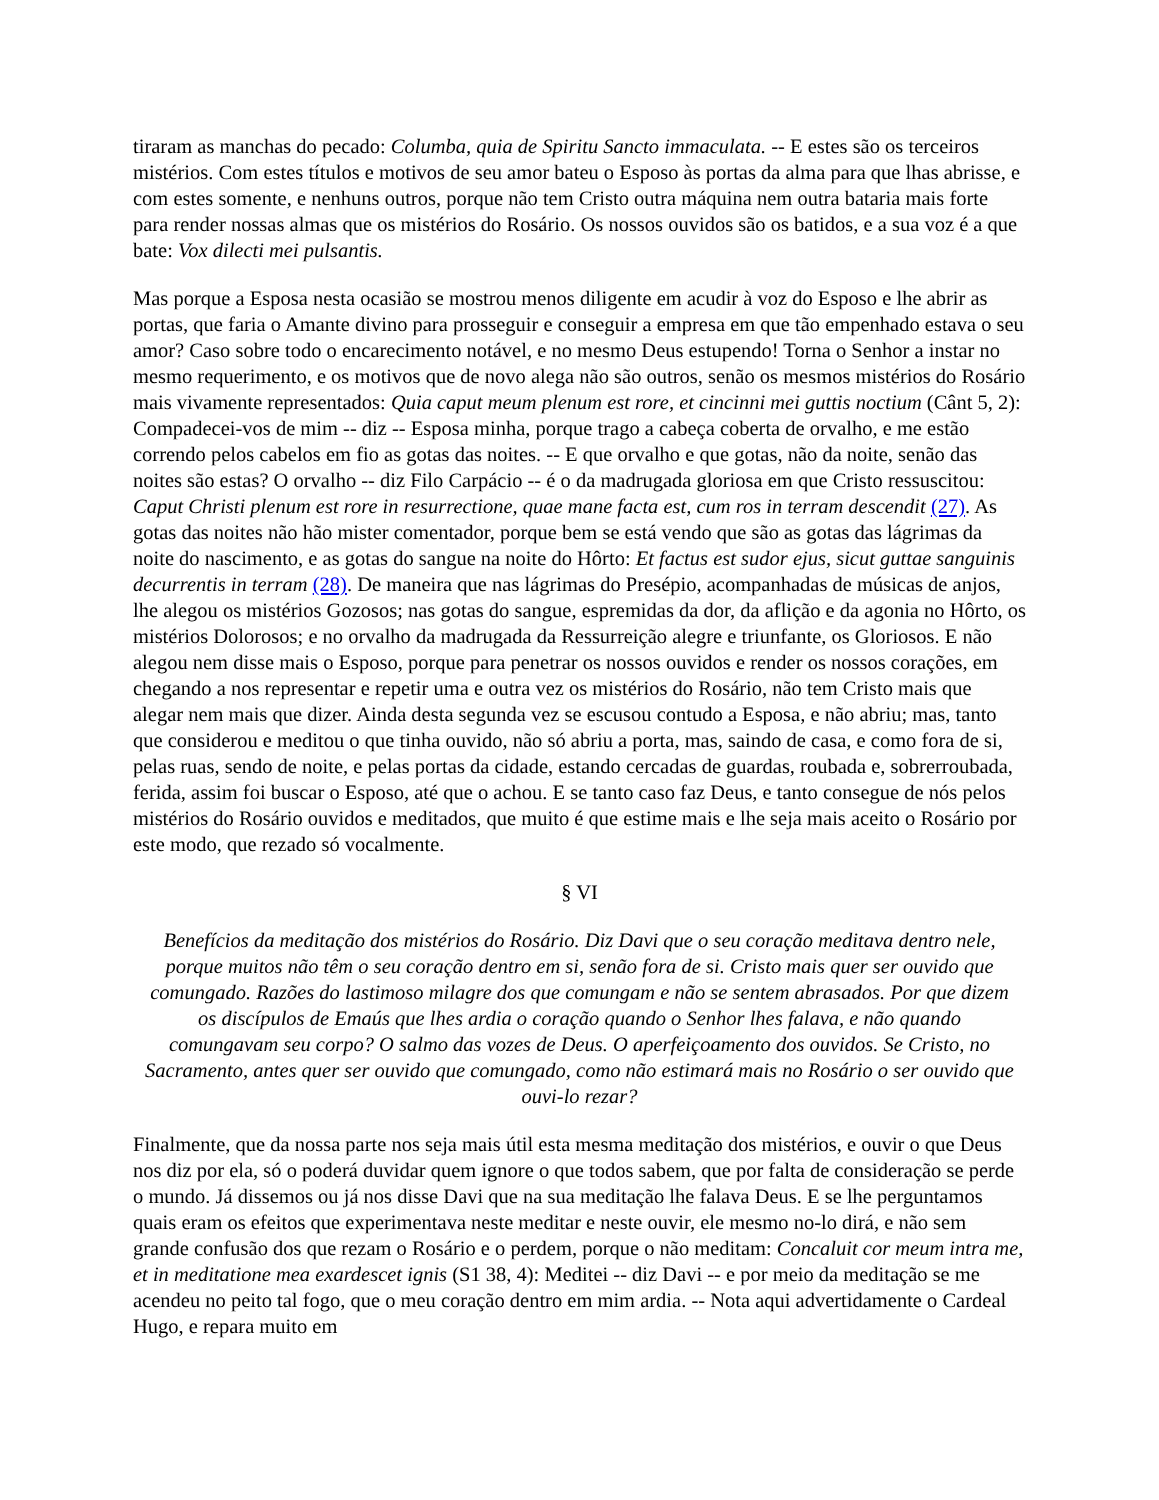tiraram as manchas do pecado: Columba, quia de Spiritu Sancto immaculata. -- E estes são os terceiros mistérios. Com estes títulos e motivos de seu amor bateu o Esposo às portas da alma para que lhas abrisse, e com estes somente, e nenhuns outros, porque não tem Cristo outra máquina nem outra bataria mais forte para render nossas almas que os mistérios do Rosário. Os nossos ouvidos são os batidos, e a sua voz é a que bate: Vox dilecti mei pulsantis.
Mas porque a Esposa nesta ocasião se mostrou menos diligente em acudir à voz do Esposo e lhe abrir as portas, que faria o Amante divino para prosseguir e conseguir a empresa em que tão empenhado estava o seu amor? Caso sobre todo o encarecimento notável, e no mesmo Deus estupendo! Torna o Senhor a instar no mesmo requerimento, e os motivos que de novo alega não são outros, senão os mesmos mistérios do Rosário mais vivamente representados: Quia caput meum plenum est rore, et cincinni mei guttis noctium (Cânt 5, 2): Compadecei-vos de mim -- diz -- Esposa minha, porque trago a cabeça coberta de orvalho, e me estão correndo pelos cabelos em fio as gotas das noites. -- E que orvalho e que gotas, não da noite, senão das noites são estas? O orvalho -- diz Filo Carpácio -- é o da madrugada gloriosa em que Cristo ressuscitou: Caput Christi plenum est rore in resurrectione, quae mane facta est, cum ros in terram descendit (27). As gotas das noites não hão mister comentador, porque bem se está vendo que são as gotas das lágrimas da noite do nascimento, e as gotas do sangue na noite do Hôrto: Et factus est sudor ejus, sicut guttae sanguinis decurrentis in terram (28). De maneira que nas lágrimas do Presépio, acompanhadas de músicas de anjos, lhe alegou os mistérios Gozosos; nas gotas do sangue, espremidas da dor, da aflição e da agonia no Hôrto, os mistérios Dolorosos; e no orvalho da madrugada da Ressurreição alegre e triunfante, os Gloriosos. E não alegou nem disse mais o Esposo, porque para penetrar os nossos ouvidos e render os nossos corações, em chegando a nos representar e repetir uma e outra vez os mistérios do Rosário, não tem Cristo mais que alegar nem mais que dizer. Ainda desta segunda vez se escusou contudo a Esposa, e não abriu; mas, tanto que considerou e meditou o que tinha ouvido, não só abriu a porta, mas, saindo de casa, e como fora de si, pelas ruas, sendo de noite, e pelas portas da cidade, estando cercadas de guardas, roubada e, sobrerroubada, ferida, assim foi buscar o Esposo, até que o achou. E se tanto caso faz Deus, e tanto consegue de nós pelos mistérios do Rosário ouvidos e meditados, que muito é que estime mais e lhe seja mais aceito o Rosário por este modo, que rezado só vocalmente.
§ VI
Benefícios da meditação dos mistérios do Rosário. Diz Davi que o seu coração meditava dentro nele, porque muitos não têm o seu coração dentro em si, senão fora de si. Cristo mais quer ser ouvido que comungado. Razões do lastimoso milagre dos que comungam e não se sentem abrasados. Por que dizem os discípulos de Emaús que lhes ardia o coração quando o Senhor lhes falava, e não quando comungavam seu corpo? O salmo das vozes de Deus. O aperfeiçoamento dos ouvidos. Se Cristo, no Sacramento, antes quer ser ouvido que comungado, como não estimará mais no Rosário o ser ouvido que ouvi-lo rezar?
Finalmente, que da nossa parte nos seja mais útil esta mesma meditação dos mistérios, e ouvir o que Deus nos diz por ela, só o poderá duvidar quem ignore o que todos sabem, que por falta de consideração se perde o mundo. Já dissemos ou já nos disse Davi que na sua meditação lhe falava Deus. E se lhe perguntamos quais eram os efeitos que experimentava neste meditar e neste ouvir, ele mesmo no-lo dirá, e não sem grande confusão dos que rezam o Rosário e o perdem, porque o não meditam: Concaluit cor meum intra me, et in meditatione mea exardescet ignis (S1 38, 4): Meditei -- diz Davi -- e por meio da meditação se me acendeu no peito tal fogo, que o meu coração dentro em mim ardia. -- Nota aqui advertidamente o Cardeal Hugo, e repara muito em